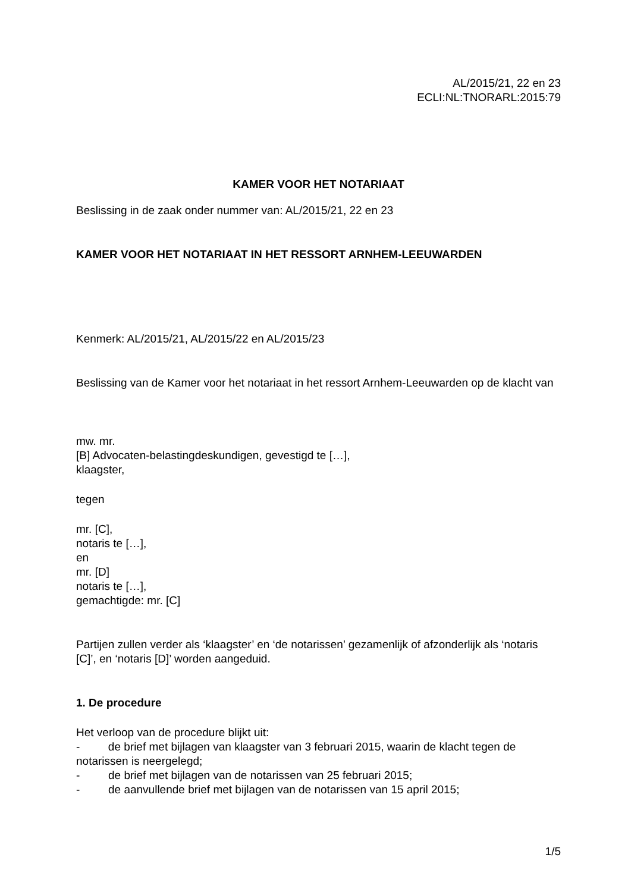AL/2015/21, 22 en 23
ECLI:NL:TNORARL:2015:79
KAMER VOOR HET NOTARIAAT
Beslissing in de zaak onder nummer van: AL/2015/21, 22 en 23
KAMER VOOR HET NOTARIAAT IN HET RESSORT ARNHEM-LEEUWARDEN
Kenmerk: AL/2015/21, AL/2015/22 en AL/2015/23
Beslissing van de Kamer voor het notariaat in het ressort Arnhem-Leeuwarden op de klacht van
mw. mr.
[B] Advocaten-belastingdeskundigen, gevestigd te […],
klaagster,
tegen
mr. [C],
notaris te […],
en
mr. [D]
notaris te […],
gemachtigde: mr. [C]
Partijen zullen verder als ‘klaagster’ en ‘de notarissen’ gezamenlijk of afzonderlijk als ‘notaris [C]’, en ‘notaris [D]’ worden aangeduid.
1. De procedure
Het verloop van de procedure blijkt uit:
- de brief met bijlagen van klaagster van 3 februari 2015, waarin de klacht tegen de notarissen is neergelegd;
- de brief met bijlagen van de notarissen van 25 februari 2015;
- de aanvullende brief met bijlagen van de notarissen van 15 april 2015;
1/5